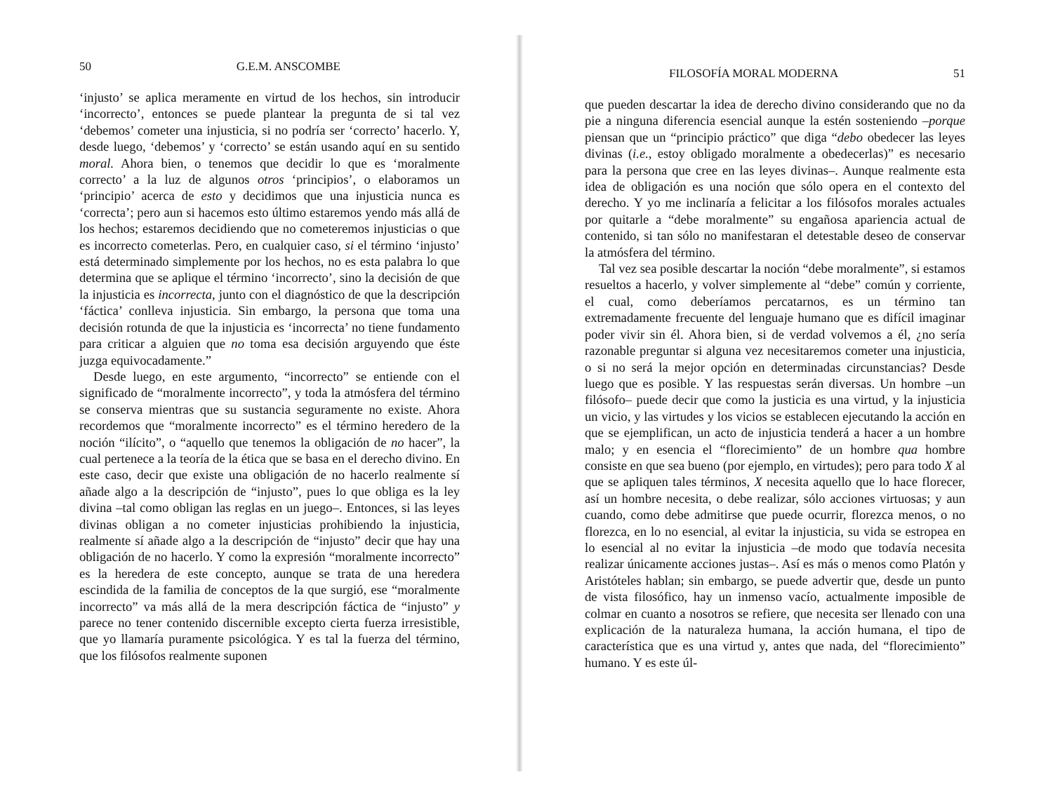50 G.E.M. ANSCOMBE
‘injusto’ se aplica meramente en virtud de los hechos, sin introducir ‘incorrecto’, entonces se puede plantear la pregunta de si tal vez ‘debemos’ cometer una injusticia, si no podría ser ‘correcto’ hacerlo. Y, desde luego, ‘debemos’ y ‘correcto’ se están usando aquí en su sentido moral. Ahora bien, o tenemos que decidir lo que es ‘moralmente correcto’ a la luz de algunos otros ‘principios’, o elaboramos un ‘principio’ acerca de esto y decidimos que una injusticia nunca es ‘correcta’; pero aun si hacemos esto último estaremos yendo más allá de los hechos; estaremos decidiendo que no cometeremos injusticias o que es incorrecto cometerlas. Pero, en cualquier caso, si el término ‘injusto’ está determinado simplemente por los hechos, no es esta palabra lo que determina que se aplique el término ‘incorrecto’, sino la decisión de que la injusticia es incorrecta, junto con el diagnóstico de que la descripción ‘fáctica’ conlleva injusticia. Sin embargo, la persona que toma una decisión rotunda de que la injusticia es ‘incorrecta’ no tiene fundamento para criticar a alguien que no toma esa decisión arguyendo que éste juzga equivocadamente.”
Desde luego, en este argumento, “incorrecto” se entiende con el significado de “moralmente incorrecto”, y toda la atmósfera del término se conserva mientras que su sustancia seguramente no existe. Ahora recordemos que “moralmente incorrecto” es el término heredero de la noción “ilícito”, o “aquello que tenemos la obligación de no hacer”, la cual pertenece a la teoría de la ética que se basa en el derecho divino. En este caso, decir que existe una obligación de no hacerlo realmente sí añade algo a la descripción de “injusto”, pues lo que obliga es la ley divina –tal como obligan las reglas en un juego–. Entonces, si las leyes divinas obligan a no cometer injusticias prohibiendo la injusticia, realmente sí añade algo a la descripción de “injusto” decir que hay una obligación de no hacerlo. Y como la expresión “moralmente incorrecto” es la heredera de este concepto, aunque se trata de una heredera escindida de la familia de conceptos de la que surgió, ese “moralmente incorrecto” va más allá de la mera descripción fáctica de “injusto” y parece no tener contenido discernible excepto cierta fuerza irresistible, que yo llamaría puramente psicológica. Y es tal la fuerza del término, que los filósofos realmente suponen
FILOSOFÍA MORAL MODERNA 51
que pueden descartar la idea de derecho divino considerando que no da pie a ninguna diferencia esencial aunque la estén sosteniendo –porque piensan que un “principio práctico” que diga “debo obedecer las leyes divinas (i.e., estoy obligado moralmente a obedecerlas)” es necesario para la persona que cree en las leyes divinas–. Aunque realmente esta idea de obligación es una noción que sólo opera en el contexto del derecho. Y yo me inclinaría a felicitar a los filósofos morales actuales por quitarle a “debe moralmente” su engañosa apariencia actual de contenido, si tan sólo no manifestaran el detestable deseo de conservar la atmósfera del término.
Tal vez sea posible descartar la noción “debe moralmente”, si estamos resueltos a hacerlo, y volver simplemente al “debe” común y corriente, el cual, como deberíamos percatarnos, es un término tan extremadamente frecuente del lenguaje humano que es difícil imaginar poder vivir sin él. Ahora bien, si de verdad volvemos a él, ¿no sería razonable preguntar si alguna vez necesitaremos cometer una injusticia, o si no será la mejor opción en determinadas circunstancias? Desde luego que es posible. Y las respuestas serán diversas. Un hombre –un filósofo– puede decir que como la justicia es una virtud, y la injusticia un vicio, y las virtudes y los vicios se establecen ejecutando la acción en que se ejemplifican, un acto de injusticia tenderá a hacer a un hombre malo; y en esencia el “florecimiento” de un hombre qua hombre consiste en que sea bueno (por ejemplo, en virtudes); pero para todo X al que se apliquen tales términos, X necesita aquello que lo hace florecer, así un hombre necesita, o debe realizar, sólo acciones virtuosas; y aun cuando, como debe admitirse que puede ocurrir, florezca menos, o no florezca, en lo no esencial, al evitar la injusticia, su vida se estropea en lo esencial al no evitar la injusticia –de modo que todavía necesita realizar únicamente acciones justas–. Así es más o menos como Platón y Aristóteles hablan; sin embargo, se puede advertir que, desde un punto de vista filosófico, hay un inmenso vacío, actualmente imposible de colmar en cuanto a nosotros se refiere, que necesita ser llenado con una explicación de la naturaleza humana, la acción humana, el tipo de característica que es una virtud y, antes que nada, del “florecimiento” humano. Y es este úl-